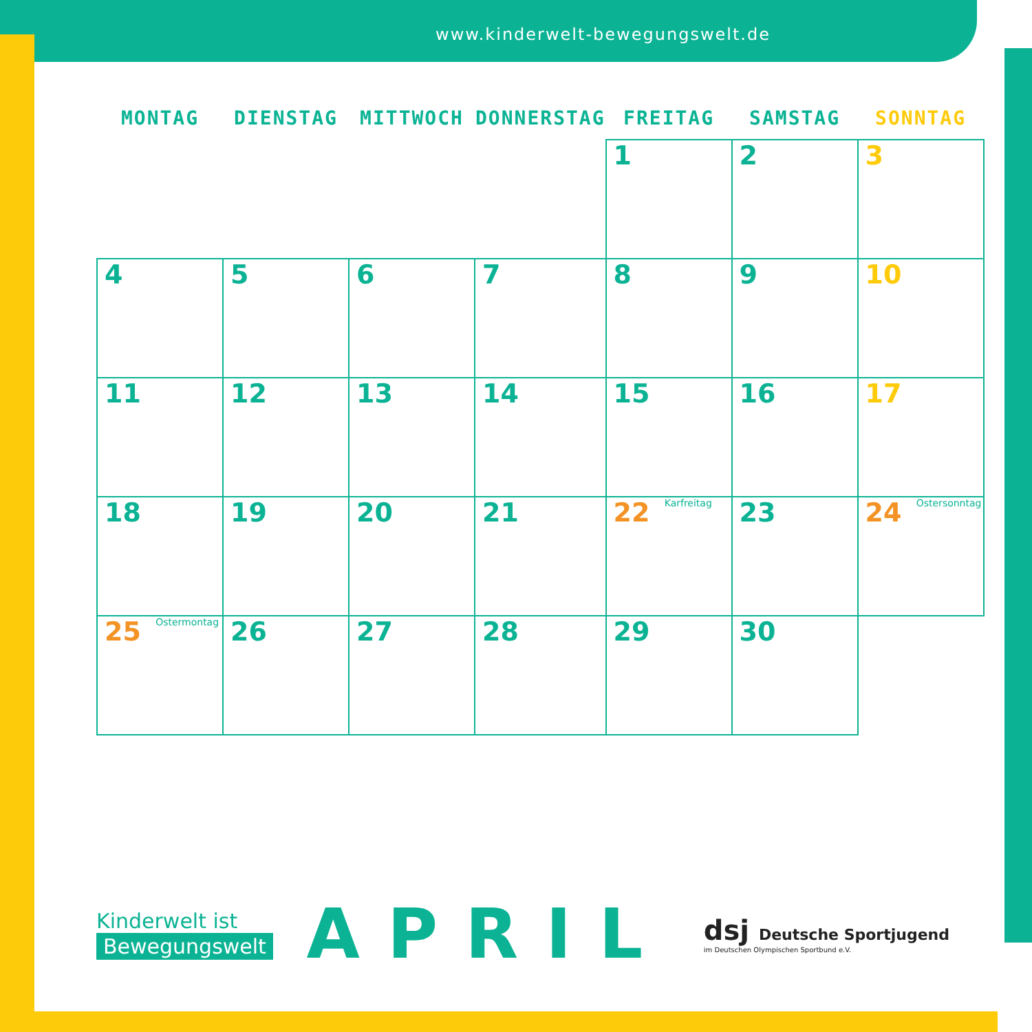www.kinderwelt-bewegungswelt.de
| MONTAG | DIENSTAG | MITTWOCH | DONNERSTAG | FREITAG | SAMSTAG | SONNTAG |
| --- | --- | --- | --- | --- | --- | --- |
| | | | | 1 | 2 | 3 |
| 4 | 5 | 6 | 7 | 8 | 9 | 10 |
| 11 | 12 | 13 | 14 | 15 | 16 | 17 |
| 18 | 19 | 20 | 21 | 22 Karfreitag | 23 | 24 Ostersonntag |
| 25 Ostermontag | 26 | 27 | 28 | 29 | 30 | |
Kinderwelt ist
Bewegungswelt
APRIL
dsj Deutsche Sportjugend
im Deutschen Olympischen Sportbund e.V.